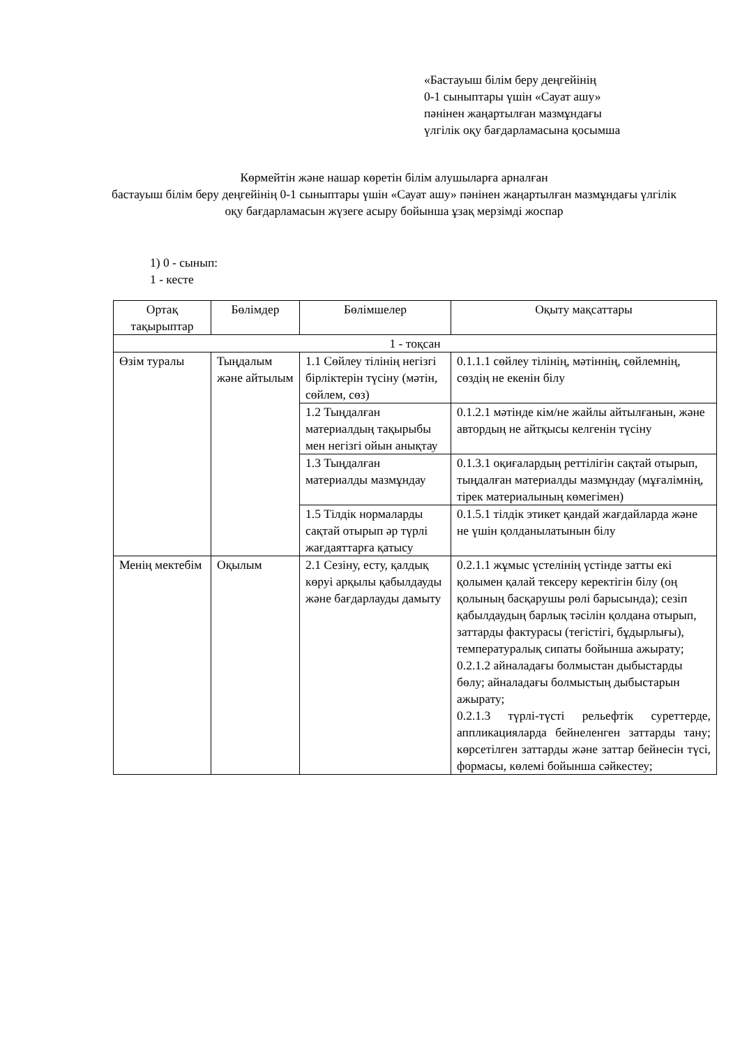«Бастауыш білім беру деңгейінің
0-1 сыныптары үшін «Сауат ашу»
пәнінен жаңартылған мазмұндағы
үлгілік оқу бағдарламасына қосымша
Көрмейтін және нашар көретін білім алушыларға арналған
бастауыш білім беру деңгейінің 0-1 сыныптары үшін «Сауат ашу» пәнінен жаңартылған мазмұндағы үлгілік оқу бағдарламасын жүзеге асыру бойынша ұзақ мерзімді жоспар
1) 0 - сынып:
1 - кесте
| Ортақ тақырыптар | Бөлімдер | Бөлімшелер | Оқыту мақсаттары |
| 1 - тоқсан | | | |
| Өзім туралы | Тыңдалым және айтылым | 1.1 Сөйлеу тілінің негізгі бірліктерін түсіну (мәтін, сөйлем, сөз) | 0.1.1.1 сөйлеу тілінің, мәтіннің, сөйлемнің, сөздің не екенін білу |
| | | 1.2 Тыңдалған материалдың тақырыбы мен негізгі ойын анықтау | 0.1.2.1 мәтінде кім/не жайлы айтылғанын, және автордың не айтқысы келгенін түсіну |
| | | 1.3 Тыңдалған материалды мазмұндау | 0.1.3.1 оқиғалардың реттілігін сақтай отырып, тыңдалған материалды мазмұндау (мұғалімнің, тірек материалының көмегімен) |
| | | 1.5 Тілдік нормаларды сақтай отырып әр түрлі жағдаяттарға қатысу | 0.1.5.1 тілдік этикет қандай жағдайларда және не үшін қолданылатынын білу |
| Менің мектебім | Оқылым | 2.1 Сезіну, есту, қалдық көруі арқылы қабылдауды және бағдарлауды дамыту | 0.2.1.1 жұмыс үстелінің үстінде затты екі қолымен қалай тексеру керектігін білу (оң қолының басқарушы рөлі барысында); сезіп қабылдаудың барлық тәсілін қолдана отырып, заттарды фактурасы (тегістігі, бұдырлығы), температуралық сипаты бойынша ажырату; 0.2.1.2 айналадағы болмыстан дыбыстарды бөлу; айналадағы болмыстың дыбыстарын ажырату; 0.2.1.3 түрлі-түсті рельефтік суреттерде, аппликацияларда бейнеленген заттарды тану; көрсетілген заттарды және заттар бейнесін түсі, формасы, көлемі бойынша сәйкестеу; |